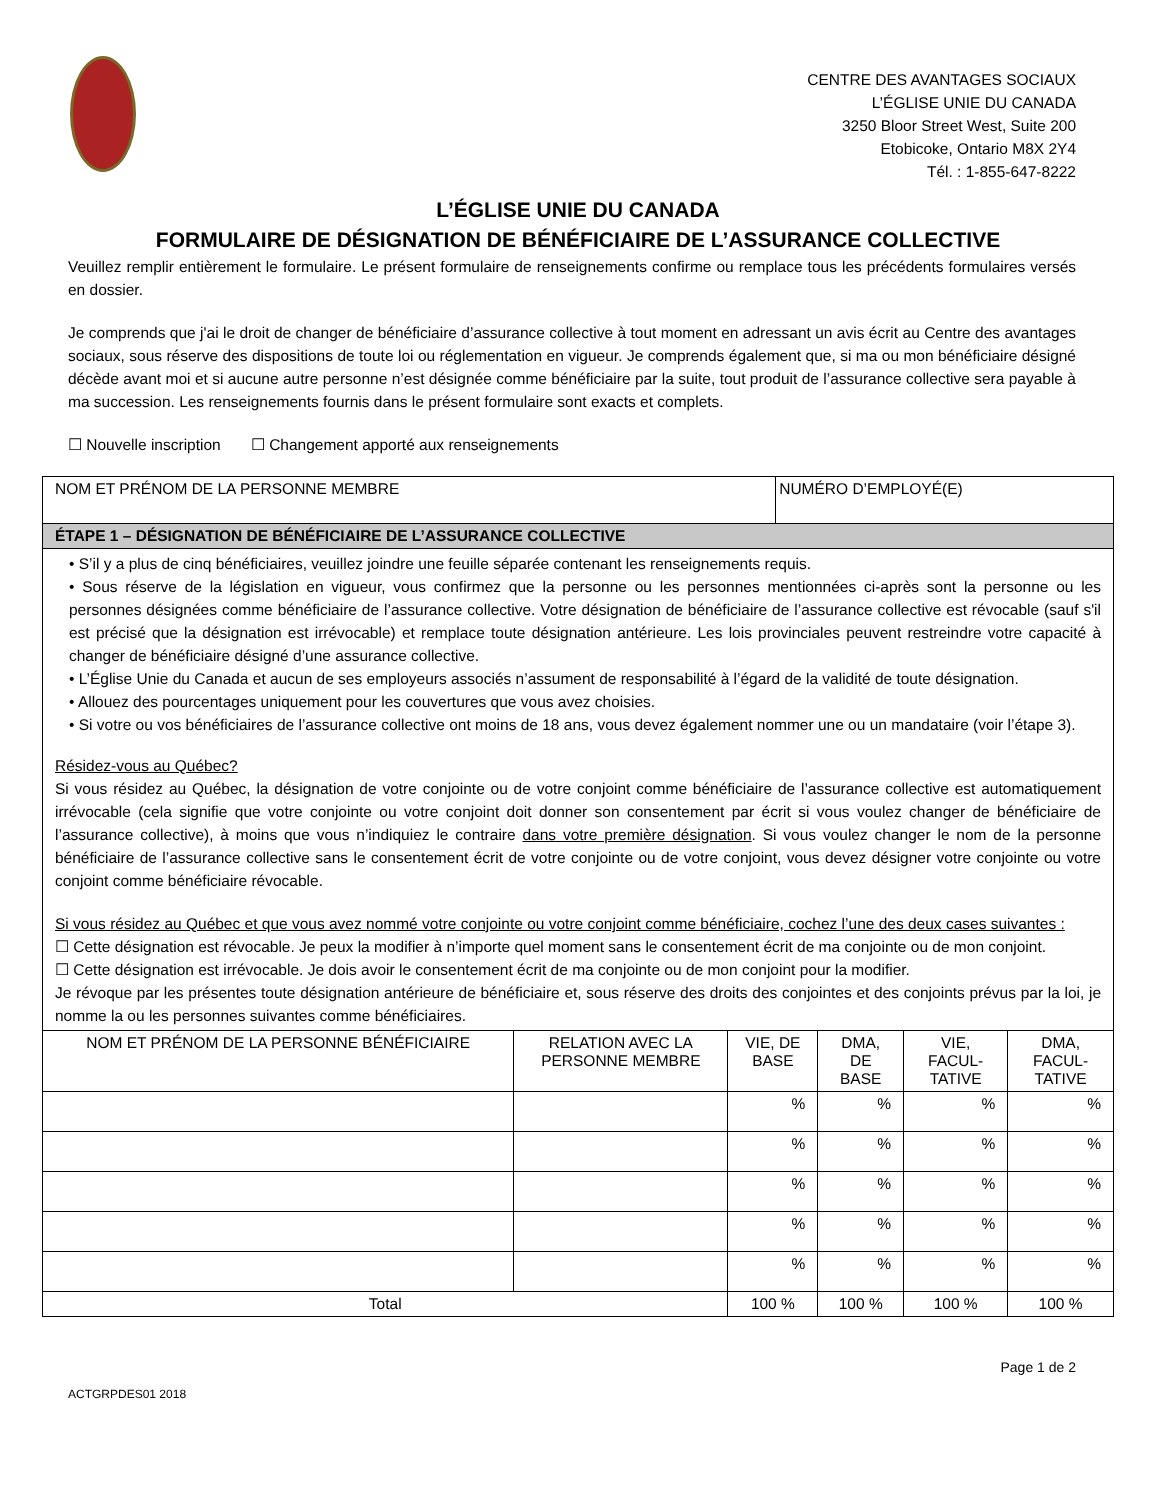CENTRE DES AVANTAGES SOCIAUX
L’ÉGLISE UNIE DU CANADA
3250 Bloor Street West, Suite 200
Etobicoke, Ontario M8X 2Y4
Tél. : 1-855-647-8222
L’ÉGLISE UNIE DU CANADA
FORMULAIRE DE DÉSIGNATION DE BÉNÉFICIAIRE DE L’ASSURANCE COLLECTIVE
Veuillez remplir entièrement le formulaire. Le présent formulaire de renseignements confirme ou remplace tous les précédents formulaires versés en dossier.
Je comprends que j'ai le droit de changer de bénéficiaire d’assurance collective à tout moment en adressant un avis écrit au Centre des avantages sociaux, sous réserve des dispositions de toute loi ou réglementation en vigueur. Je comprends également que, si ma ou mon bénéficiaire désigné décède avant moi et si aucune autre personne n’est désignée comme bénéficiaire par la suite, tout produit de l’assurance collective sera payable à ma succession. Les renseignements fournis dans le présent formulaire sont exacts et complets.
☐ Nouvelle inscription ☐ Changement apporté aux renseignements
| NOM ET PRÉNOM DE LA PERSONNE MEMBRE | | | NUMÉRO D’EMPLOYÉ(E) | | | |
| ÉTAPE 1 – DÉSIGNATION DE BÉNÉFICIAIRE DE L’ASSURANCE COLLECTIVE | | | | | | |
| • S’il y a plus de cinq bénéficiaires, veuillez joindre une feuille séparée contenant les renseignements requis. • Sous réserve de la législation en vigueur, vous confirmez que la personne ou les personnes mentionnées ci-après sont la personne ou les personnes désignées comme bénéficiaire de l’assurance collective. Votre désignation de bénéficiaire de l’assurance collective est révocable (sauf s'il est précisé que la désignation est irrévocable) et remplace toute désignation antérieure. Les lois provinciales peuvent restreindre votre capacité à changer de bénéficiaire désigné d’une assurance collective. • L’Église Unie du Canada et aucun de ses employeurs associés n’assument de responsabilité à l’égard de la validité de toute désignation. • Allouez des pourcentages uniquement pour les couvertures que vous avez choisies. • Si votre ou vos bénéficiaires de l’assurance collective ont moins de 18 ans, vous devez également nommer une ou un mandataire (voir l’étape 3). Résidez-vous au Québec? Si vous résidez au Québec, la désignation de votre conjointe ou de votre conjoint comme bénéficiaire de l’assurance collective est automatiquement irrévocable (cela signifie que votre conjointe ou votre conjoint doit donner son consentement par écrit si vous voulez changer de bénéficiaire de l’assurance collective), à moins que vous n’indiquiez le contraire dans votre première désignation . Si vous voulez changer le nom de la personne bénéficiaire de l’assurance collective sans le consentement écrit de votre conjointe ou de votre conjoint, vous devez désigner votre conjointe ou votre conjoint comme bénéficiaire révocable. Si vous résidez au Québec et que vous avez nommé votre conjointe ou votre conjoint comme bénéficiaire, cochez l’une des deux cases suivantes : ☐ Cette désignation est révocable. Je peux la modifier à n’importe quel moment sans le consentement écrit de ma conjointe ou de mon conjoint. ☐ Cette désignation est irrévocable. Je dois avoir le consentement écrit de ma conjointe ou de mon conjoint pour la modifier. Je révoque par les présentes toute désignation antérieure de bénéficiaire et, sous réserve des droits des conjointes et des conjoints prévus par la loi, je nomme la ou les personnes suivantes comme bénéficiaires. | | | | | | |
| NOM ET PRÉNOM DE LA PERSONNE BÉNÉFICIAIRE | RELATION AVEC LA PERSONNE MEMBRE | VIE, DE BASE | | DMA, DE BASE | VIE, FACUL-TATIVE | DMA, FACUL-TATIVE |
| | | % | | % | % | % |
| | | % | | % | % | % |
| | | % | | % | % | % |
| | | % | | % | % | % |
| | | % | | % | % | % |
| Total | | 100 % | | 100 % | 100 % | 100 % |
ACTGRPDES01 2018 Page 1 de 2